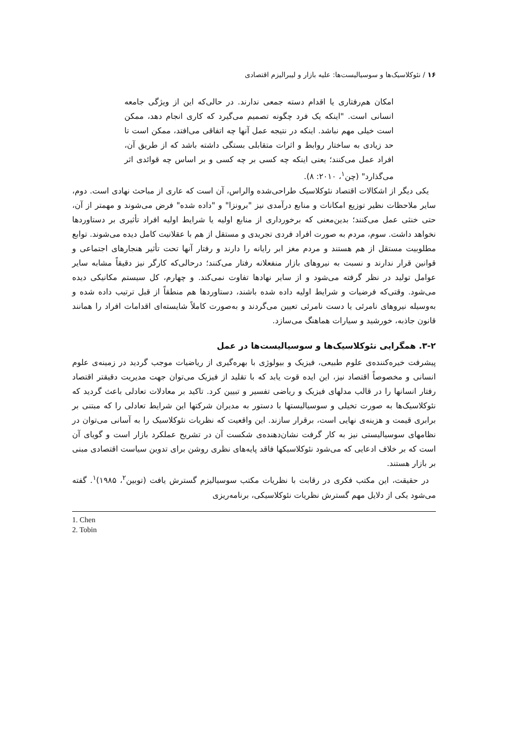۱۶ / نئوکلاسیک‌ها و سوسیالیست‌ها: علیه بازار و لیبرالیزم اقتصادی
امکان هم‌رفتاری یا اقدام دسته جمعی ندارند. در حالی‌که این از ویژگی جامعه انسانی است. "اینکه یک فرد چگونه تصمیم می‌گیرد که کاری انجام دهد، ممکن است خیلی مهم نباشد. اینکه در نتیجه عمل آنها چه اتفاقی می‌افتد، ممکن است تا حد زیادی به ساختار روابط و اثرات متقابلی بستگی داشته باشد که از طریق آن، افراد عمل می‌کنند؛ یعنی اینکه چه کسی بر چه کسی و بر اساس چه قوائدی اثر می‌گذارد" (چن<sup>۱</sup>، ۲۰۱۰: ۸).
یکی دیگر از اشکالات اقتصاد نئوکلاسیک طراحی‌شده والراس، آن است که عاری از مباحث نهادی است. دوم، سایر ملاحظات نظیر توزیع امکانات و منابع درآمدی نیز "برونزا" و "داده شده" فرض می‌شوند و مهمتر از آن، حتی خنثی عمل می‌کنند؛ بدین‌معنی که برخورداری از منابع اولیه یا شرایط اولیه افراد تأثیری بر دستاوردها نخواهد داشت. سوم، مردم به صورت افراد فردی تجریدی و مستقل از هم با عقلانیت کامل دیده می‌شوند. توابع مطلوبیت مستقل از هم هستند و مردم مغز ابر رایانه را دارند و رفتار آنها تحت تأثیر هنجارهای اجتماعی و قوانین قرار ندارند و نسبت به نیروهای بازار منفعلانه رفتار می‌کنند؛ درحالی‌که کارگر نیز دقیقاً مشابه سایر عوامل تولید در نظر گرفته می‌شود و از سایر نهادها تفاوت نمی‌کند. و چهارم، کل سیستم مکانیکی دیده می‌شود. وقتی‌که فرضیات و شرایط اولیه داده شده باشند، دستاوردها هم منطقاً از قبل ترتیب داده شده و به‌وسیله نیروهای نامرئی یا دست نامرئی تعیین می‌گردند و به‌صورت کاملاً شایسته‌ای اقدامات افراد را همانند قانون جاذبه، خورشید و سیارات هماهنگ می‌سازد.
۳-۲. همگرایی نئوکلاسیک‌ها و سوسیالیست‌ها در عمل
پیشرفت خیره‌کننده‌ی علوم طبیعی، فیزیک و بیولوژی با بهره‌گیری از ریاضیات موجب گردید در زمینه‌ی علوم انسانی و مخصوصاً اقتصاد نیز، این ایده قوت یابد که با تقلید از فیزیک می‌توان جهت مدیریت دقیقتر اقتصاد رفتار انسانها را در قالب مدلهای فیزیک و ریاضی تفسیر و تبیین کرد. تاکید بر معادلات تعادلی باعث گردید که نئوکلاسیک‌ها به صورت تخیلی و سوسیالیستها با دستور به مدیران شرکتها این شرایط تعادلی را که مبتنی بر برابری قیمت و هزینه‌ی نهایی است، برقرار سازند. این واقعیت که نظریات نئوکلاسیک را به آسانی می‌توان در نظامهای سوسیالیستی نیز به کار گرفت نشان‌دهنده‌ی شکست آن در تشریح عملکرد بازار است و گویای آن است که بر خلاف ادعایی که می‌شود نئوکلاسیکها فاقد پایه‌های نظری روشن برای تدوین سیاست اقتصادی مبنی بر بازار هستند.
در حقیقت، این مکتب فکری در رقابت با نظریات مکتب سوسیالیزم گسترش یافت (توبین<sup>۲</sup>، ۱۹۸۵)<sup>۱</sup>. گفته می‌شود یکی از دلایل مهم گسترش نظریات نئوکلاسیکی، برنامه‌ریزی
1. Chen
2. Tobin